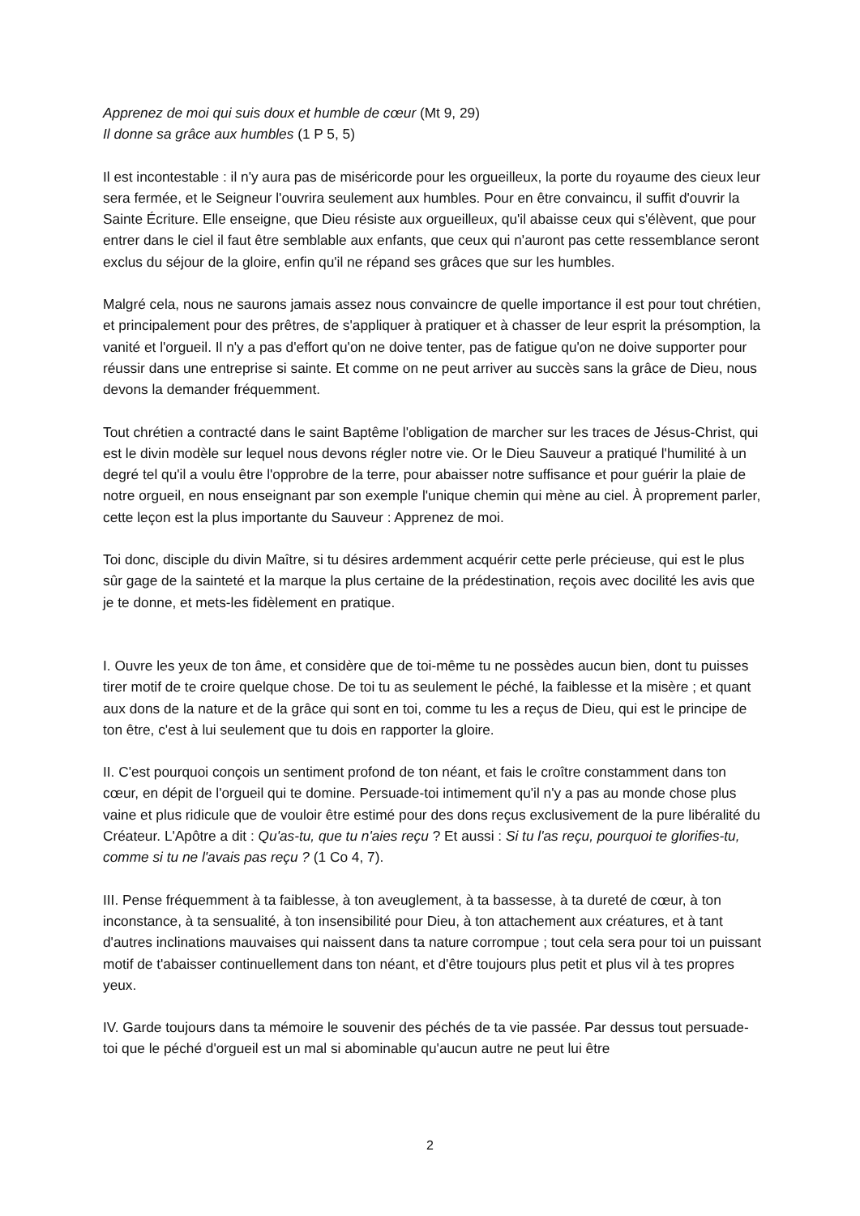Apprenez de moi qui suis doux et humble de cœur (Mt 9, 29)
Il donne sa grâce aux humbles (1 P 5, 5)
Il est incontestable : il n'y aura pas de miséricorde pour les orgueilleux, la porte du royaume des cieux leur sera fermée, et le Seigneur l'ouvrira seulement aux humbles. Pour en être convaincu, il suffit d'ouvrir la Sainte Écriture. Elle enseigne, que Dieu résiste aux orgueilleux, qu'il abaisse ceux qui s'élèvent, que pour entrer dans le ciel il faut être semblable aux enfants, que ceux qui n'auront pas cette ressemblance seront exclus du séjour de la gloire, enfin qu'il ne répand ses grâces que sur les humbles.
Malgré cela, nous ne saurons jamais assez nous convaincre de quelle importance il est pour tout chrétien, et principalement pour des prêtres, de s'appliquer à pratiquer et à chasser de leur esprit la présomption, la vanité et l'orgueil. Il n'y a pas d'effort qu'on ne doive tenter, pas de fatigue qu'on ne doive supporter pour réussir dans une entreprise si sainte. Et comme on ne peut arriver au succès sans la grâce de Dieu, nous devons la demander fréquemment.
Tout chrétien a contracté dans le saint Baptême l'obligation de marcher sur les traces de Jésus-Christ, qui est le divin modèle sur lequel nous devons régler notre vie. Or le Dieu Sauveur a pratiqué l'humilité à un degré tel qu'il a voulu être l'opprobre de la terre, pour abaisser notre suffisance et pour guérir la plaie de notre orgueil, en nous enseignant par son exemple l'unique chemin qui mène au ciel. À proprement parler, cette leçon est la plus importante du Sauveur : Apprenez de moi.
Toi donc, disciple du divin Maître, si tu désires ardemment acquérir cette perle précieuse, qui est le plus sûr gage de la sainteté et la marque la plus certaine de la prédestination, reçois avec docilité les avis que je te donne, et mets-les fidèlement en pratique.
I. Ouvre les yeux de ton âme, et considère que de toi-même tu ne possèdes aucun bien, dont tu puisses tirer motif de te croire quelque chose. De toi tu as seulement le péché, la faiblesse et la misère ; et quant aux dons de la nature et de la grâce qui sont en toi, comme tu les a reçus de Dieu, qui est le principe de ton être, c'est à lui seulement que tu dois en rapporter la gloire.
II. C'est pourquoi conçois un sentiment profond de ton néant, et fais le croître constamment dans ton cœur, en dépit de l'orgueil qui te domine. Persuade-toi intimement qu'il n'y a pas au monde chose plus vaine et plus ridicule que de vouloir être estimé pour des dons reçus exclusivement de la pure libéralité du Créateur. L'Apôtre a dit : Qu'as-tu, que tu n'aies reçu ? Et aussi : Si tu l'as reçu, pourquoi te glorifies-tu, comme si tu ne l'avais pas reçu ? (1 Co 4, 7).
III. Pense fréquemment à ta faiblesse, à ton aveuglement, à ta bassesse, à ta dureté de cœur, à ton inconstance, à ta sensualité, à ton insensibilité pour Dieu, à ton attachement aux créatures, et à tant d'autres inclinations mauvaises qui naissent dans ta nature corrompue ; tout cela sera pour toi un puissant motif de t'abaisser continuellement dans ton néant, et d'être toujours plus petit et plus vil à tes propres yeux.
IV. Garde toujours dans ta mémoire le souvenir des péchés de ta vie passée. Par dessus tout persuade-toi que le péché d'orgueil est un mal si abominable qu'aucun autre ne peut lui être
2